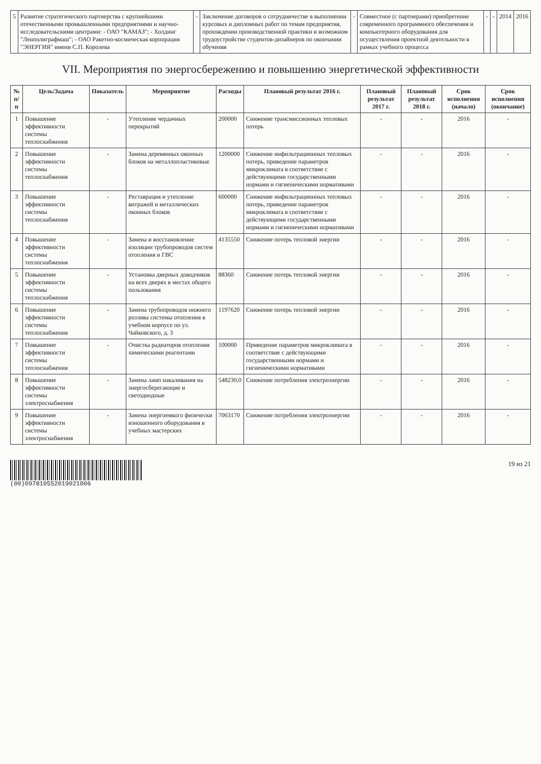| 5 | Развитие стратегического партнерства с крупнейшими отечественными промышленными предприятиями и научно-исследовательскими центрами: - ОАО "КАМАЗ"; - Холдинг "Ленполиграфмаш"; - ОАО Ракетно-космическая корпорация "ЭНЕРГИЯ" имени С.П. Королева | - | Заключение договоров о сотрудничестве в выполнении курсовых и дипломных работ по темам предприятия, прохождении производственной практики и возможном трудоустройстве студентов-дизайнеров по окончании обучения | - | Совместное (с партнерами) приобретение современного программного обеспечения и компьютерного оборудования для осуществления проектной деятельности в рамках учебного процесса | - | - | 2014 | 2016 |
VII. Мероприятия по энергосбережению и повышению энергетической эффективности
| № п/п | Цель/Задача | Показатель | Мероприятие | Расходы | Плановый результат 2016 г. | Плановый результат 2017 г. | Плановый результат 2018 г. | Срок исполнения (начало) | Срок исполнения (окончание) |
| --- | --- | --- | --- | --- | --- | --- | --- | --- | --- |
| 1 | Повышение эффективности системы теплоснабжения | - | Утепление чердачных перекрытий | 200000 | Снижение трансмиссионных тепловых потерь | - | - | 2016 | - |
| 2 | Повышение эффективности системы теплоснабжения | - | Замена деревянных оконных блоков на металлопластиковые | 1200000 | Снижение инфильтрационных тепловых потерь, приведение параметров микроклимата в соответствие с действующими государственными нормами и гигиеническими нормативами | - | - | 2016 | - |
| 3 | Повышение эффективности системы теплоснабжения | - | Реставрация и утепление витражей и металлических оконных блоков | 600000 | Снижение инфильтрационных тепловых потерь, приведение параметров микроклимата в соответствие с действующими государственными нормами и гигиеническими нормативами | - | - | 2016 | - |
| 4 | Повышение эффективности системы теплоснабжения | - | Замена и восстановление изоляции трубопроводов систем отопления и ГВС | 4135550 | Снижение потерь тепловой энергии | - | - | 2016 | - |
| 5 | Повышение эффективности системы теплоснабжения | - | Установка дверных доводчиков на всех дверях в местах общего пользования | 88360 | Снижение потерь тепловой энергии | - | - | 2016 | - |
| 6 | Повышение эффективности системы теплоснабжения | - | Замена трубопроводов нижнего розлива системы отопления в учебном корпусе по ул. Чайковского, д. 3 | 1197620 | Снижение потерь тепловой энергии | - | - | 2016 | - |
| 7 | Повышение эффективности системы теплоснабжения | - | Очистка радиаторов отопления химическими реагентами | 100000 | Приведение параметров микроклимата в соответствие с действующими государственными нормами и гигиеническими нормативами | - | - | 2016 | - |
| 8 | Повышение эффективности системы электроснабжения | - | Замена ламп накаливания на энергосберегающие и светодиодные | 548230,0 | Снижение потребления электроэнергии | - | - | 2016 | - |
| 9 | Повышение эффективности системы электроснабжения | - | Замена энергоемкого физически изношенного оборудования в учебных мастерских | 7063170 | Снижение потребления электроэнергии | - | - | 2016 | - |
(00)097810552019021006 19 из 21